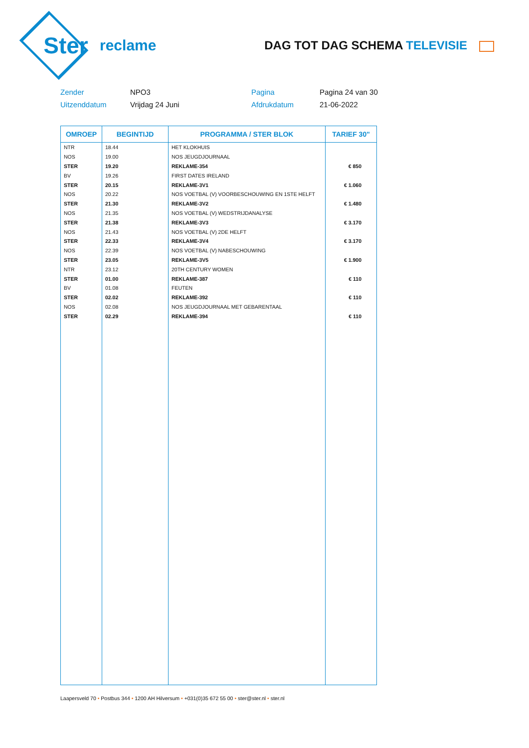Ster
reclame
DAG TOT DAG SCHEMA TELEVISIE
Zender
NPO3
Pagina
Pagina 24 van 30
Uitzenddatum
Vrijdag 24 Juni
Afdrukdatum
21-06-2022
| OMROEP | BEGINTIJD | PROGRAMMA / STER BLOK | TARIEF 30" |
| --- | --- | --- | --- |
| NTR | 18.44 | HET KLOKHUIS | |
| NOS | 19.00 | NOS JEUGDJOURNAAL | |
| STER | 19.20 | REKLAME-354 | € 850 |
| BV | 19.26 | FIRST DATES IRELAND | |
| STER | 20.15 | REKLAME-3V1 | € 1.060 |
| NOS | 20.22 | NOS VOETBAL (V) VOORBESCHOUWING EN 1STE HELFT | |
| STER | 21.30 | REKLAME-3V2 | € 1.480 |
| NOS | 21.35 | NOS VOETBAL (V) WEDSTRIJDANALYSE | |
| STER | 21.38 | REKLAME-3V3 | € 3.170 |
| NOS | 21.43 | NOS VOETBAL (V) 2DE HELFT | |
| STER | 22.33 | REKLAME-3V4 | € 3.170 |
| NOS | 22.39 | NOS VOETBAL (V) NABESCHOUWING | |
| STER | 23.05 | REKLAME-3V5 | € 1.900 |
| NTR | 23.12 | 20TH CENTURY WOMEN | |
| STER | 01.00 | REKLAME-387 | € 110 |
| BV | 01.08 | FEUTEN | |
| STER | 02.02 | REKLAME-392 | € 110 |
| NOS | 02.08 | NOS JEUGDJOURNAAL MET GEBARENTAAL | |
| STER | 02.29 | REKLAME-394 | € 110 |
Laapersveld 70 • Postbus 344 • 1200 AH Hilversum • +031(0)35 672 55 00 • ster@ster.nl • ster.nl